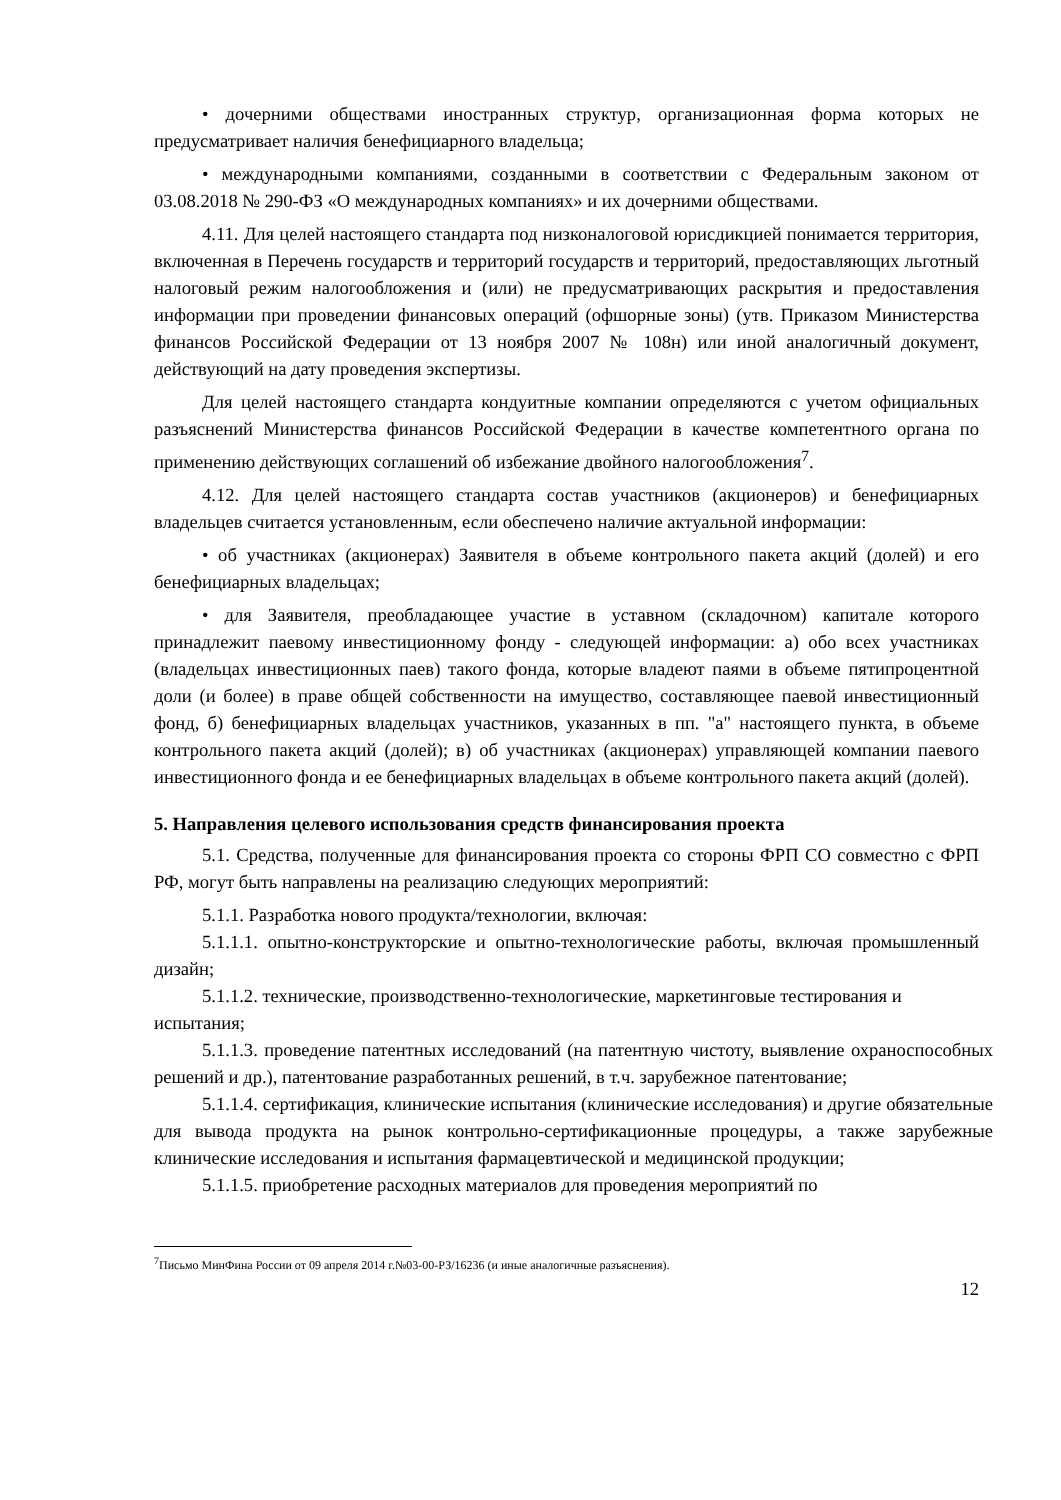• дочерними обществами иностранных структур, организационная форма которых не предусматривает наличия бенефициарного владельца;
• международными компаниями, созданными в соответствии с Федеральным законом от 03.08.2018 № 290-ФЗ «О международных компаниях» и их дочерними обществами.
4.11. Для целей настоящего стандарта под низконалоговой юрисдикцией понимается территория, включенная в Перечень государств и территорий государств и территорий, предоставляющих льготный налоговый режим налогообложения и (или) не предусматривающих раскрытия и предоставления информации при проведении финансовых операций (офшорные зоны) (утв. Приказом Министерства финансов Российской Федерации от 13 ноября 2007 № 108н) или иной аналогичный документ, действующий на дату проведения экспертизы.
Для целей настоящего стандарта кондуитные компании определяются с учетом официальных разъяснений Министерства финансов Российской Федерации в качестве компетентного органа по применению действующих соглашений об избежание двойного налогообложения<sup>7</sup>.
4.12. Для целей настоящего стандарта состав участников (акционеров) и бенефициарных владельцев считается установленным, если обеспечено наличие актуальной информации:
• об участниках (акционерах) Заявителя в объеме контрольного пакета акций (долей) и его бенефициарных владельцах;
• для Заявителя, преобладающее участие в уставном (складочном) капитале которого принадлежит паевому инвестиционному фонду - следующей информации: а) обо всех участниках (владельцах инвестиционных паев) такого фонда, которые владеют паями в объеме пятипроцентной доли (и более) в праве общей собственности на имущество, составляющее паевой инвестиционный фонд, б) бенефициарных владельцах участников, указанных в пп. "а" настоящего пункта, в объеме контрольного пакета акций (долей); в) об участниках (акционерах) управляющей компании паевого инвестиционного фонда и ее бенефициарных владельцах в объеме контрольного пакета акций (долей).
5. Направления целевого использования средств финансирования проекта
5.1. Средства, полученные для финансирования проекта со стороны ФРП СО совместно с ФРП РФ, могут быть направлены на реализацию следующих мероприятий:
5.1.1. Разработка нового продукта/технологии, включая:
5.1.1.1. опытно-конструкторские и опытно-технологические работы, включая промышленный дизайн;
5.1.1.2. технические, производственно-технологические, маркетинговые тестирования и испытания;
5.1.1.3. проведение патентных исследований (на патентную чистоту, выявление охраноспособных решений и др.), патентование разработанных решений, в т.ч. зарубежное патентование;
5.1.1.4. сертификация, клинические испытания (клинические исследования) и другие обязательные для вывода продукта на рынок контрольно-сертификационные процедуры, а также зарубежные клинические исследования и испытания фармацевтической и медицинской продукции;
5.1.1.5. приобретение расходных материалов для проведения мероприятий по
<sup>7</sup> Письмо МинФина России от 09 апреля 2014 г.№03-00-РЗ/16236 (и иные аналогичные разъяснения).
12